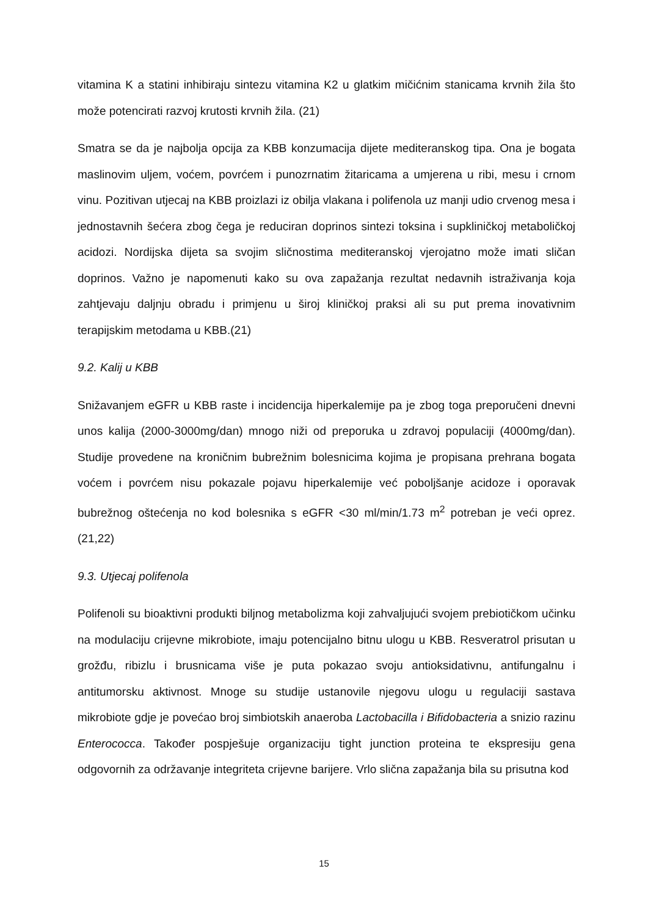vitamina K a statini inhibiraju sintezu vitamina K2 u glatkim mičićnim stanicama krvnih žila što može potencirati razvoj krutosti krvnih žila. (21)
Smatra se da je najbolja opcija za KBB konzumacija dijete mediteranskog tipa. Ona je bogata maslinovim uljem, voćem, povrćem i punozrnatim žitaricama a umjerena u ribi, mesu i crnom vinu. Pozitivan utjecaj na KBB proizlazi iz obilja vlakana i polifenola uz manji udio crvenog mesa i jednostavnih šećera zbog čega je reduciran doprinos sintezi toksina i supkliničkoj metaboličkoj acidozi. Nordijska dijeta sa svojim sličnostima mediteranskoj vjerojatno može imati sličan doprinos. Važno je napomenuti kako su ova zapažanja rezultat nedavnih istraživanja koja zahtjevaju daljnju obradu i primjenu u široj kliničkoj praksi ali su put prema inovativnim terapijskim metodama u KBB.(21)
9.2. Kalij u KBB
Snižavanjem eGFR u KBB raste i incidencija hiperkalemije pa je zbog toga preporučeni dnevni unos kalija (2000-3000mg/dan) mnogo niži od preporuka u zdravoj populaciji (4000mg/dan). Studije provedene na kroničnim bubrežnim bolesnicima kojima je propisana prehrana bogata voćem i povrćem nisu pokazale pojavu hiperkalemije već poboljšanje acidoze i oporavak bubrežnog oštećenja no kod bolesnika s eGFR <30 ml/min/1.73 m<sup>2</sup> potreban je veći oprez. (21,22)
9.3. Utjecaj polifenola
Polifenoli su bioaktivni produkti biljnog metabolizma koji zahvaljujući svojem prebiotičkom učinku na modulaciju crijevne mikrobiote, imaju potencijalno bitnu ulogu u KBB. Resveratrol prisutan u grožđu, ribizlu i brusnicama više je puta pokazao svoju antioksidativnu, antifungalnu i antitumorsku aktivnost. Mnoge su studije ustanovile njegovu ulogu u regulaciji sastava mikrobiote gdje je povećao broj simbiotskih anaeroba Lactobacilla i Bifidobacteria a snizio razinu Enterococca. Također pospješuje organizaciju tight junction proteina te ekspresiju gena odgovornih za održavanje integriteta crijevne barijere. Vrlo slična zapažanja bila su prisutna kod
15